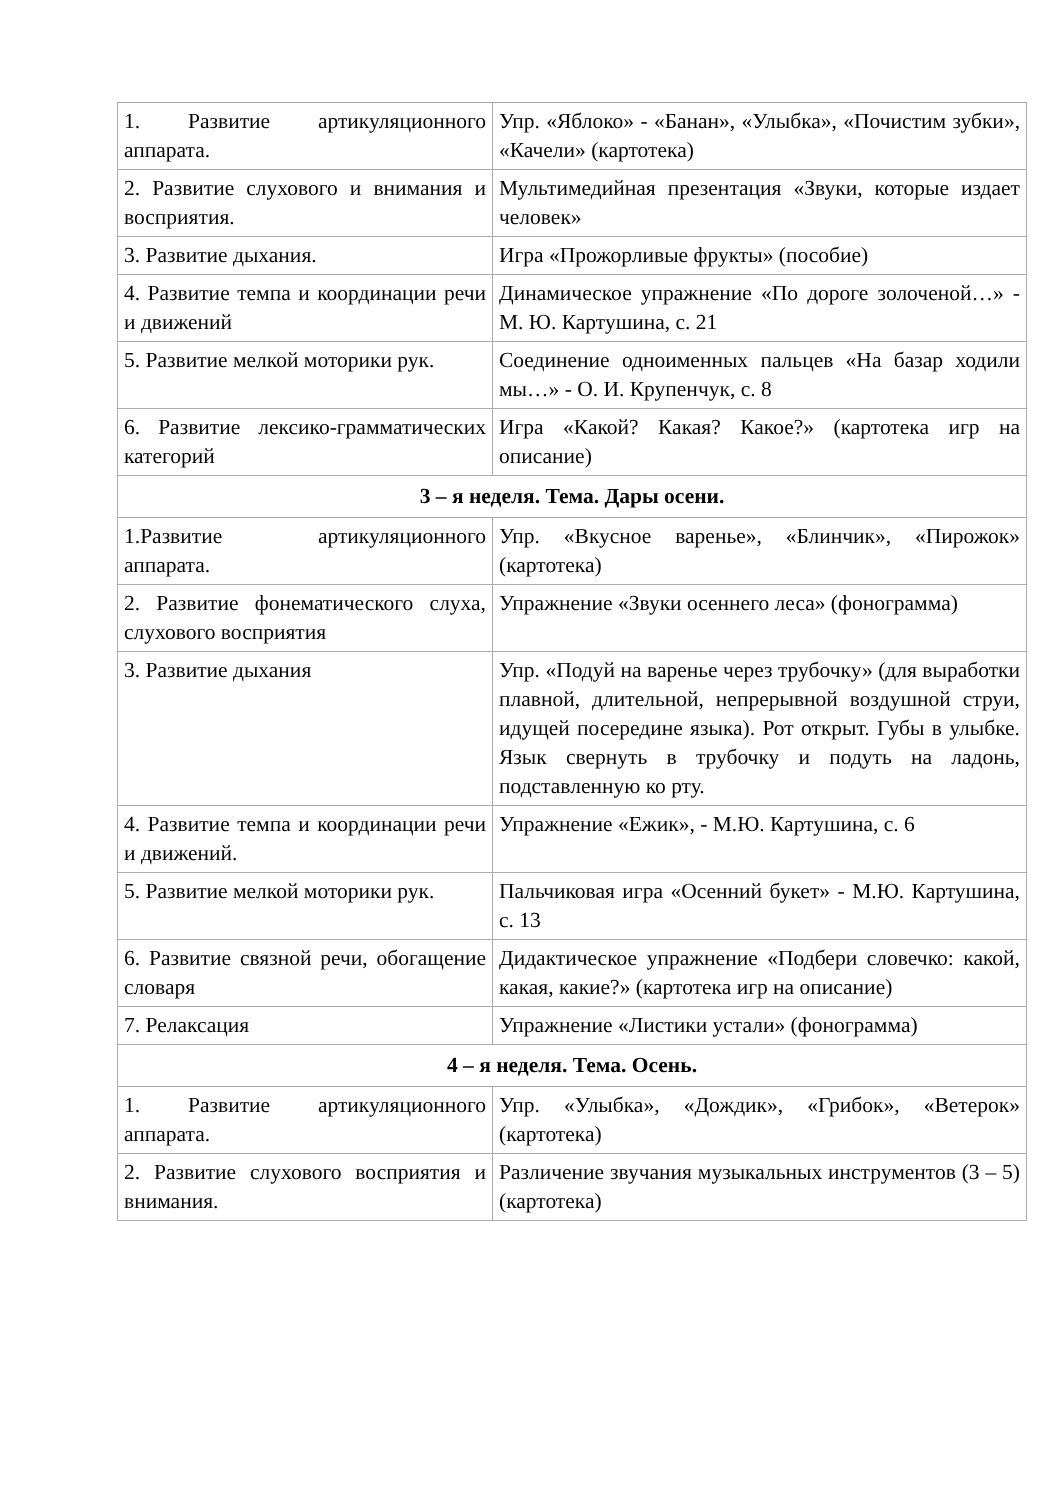| 1. Развитие артикуляционного аппарата. | Упр. «Яблоко» - «Банан», «Улыбка», «Почистим зубки», «Качели» (картотека) |
| 2. Развитие слухового и внимания и восприятия. | Мультимедийная презентация «Звуки, которые издает человек» |
| 3. Развитие дыхания. | Игра «Прожорливые фрукты» (пособие) |
| 4. Развитие темпа и координации речи и движений | Динамическое упражнение «По дороге золоченой…» - М. Ю. Картушина, с. 21 |
| 5. Развитие мелкой моторики рук. | Соединение одноименных пальцев «На базар ходили мы…» - О. И. Крупенчук, с. 8 |
| 6. Развитие лексико-грамматических категорий | Игра «Какой? Какая? Какое?» (картотека игр на описание) |
| 3 – я неделя. Тема. Дары осени. | |
| 1.Развитие артикуляционного аппарата. | Упр. «Вкусное варенье», «Блинчик», «Пирожок» (картотека) |
| 2. Развитие фонематического слуха, слухового восприятия | Упражнение «Звуки осеннего леса» (фонограмма) |
| 3. Развитие дыхания | Упр. «Подуй на варенье через трубочку» (для выработки плавной, длительной, непрерывной воздушной струи, идущей посередине языка). Рот открыт. Губы в улыбке. Язык свернуть в трубочку и подуть на ладонь, подставленную ко рту. |
| 4. Развитие темпа и координации речи и движений. | Упражнение «Ежик», - М.Ю. Картушина, с. 6 |
| 5. Развитие мелкой моторики рук. | Пальчиковая игра «Осенний букет» - М.Ю. Картушина, с. 13 |
| 6. Развитие связной речи, обогащение словаря | Дидактическое упражнение «Подбери словечко: какой, какая, какие?» (картотека игр на описание) |
| 7. Релаксация | Упражнение «Листики устали» (фонограмма) |
| 4 – я неделя. Тема. Осень. | |
| 1. Развитие артикуляционного аппарата. | Упр. «Улыбка», «Дождик», «Грибок», «Ветерок» (картотека) |
| 2. Развитие слухового восприятия и внимания. | Различение звучания музыкальных инструментов (3 – 5) (картотека) |